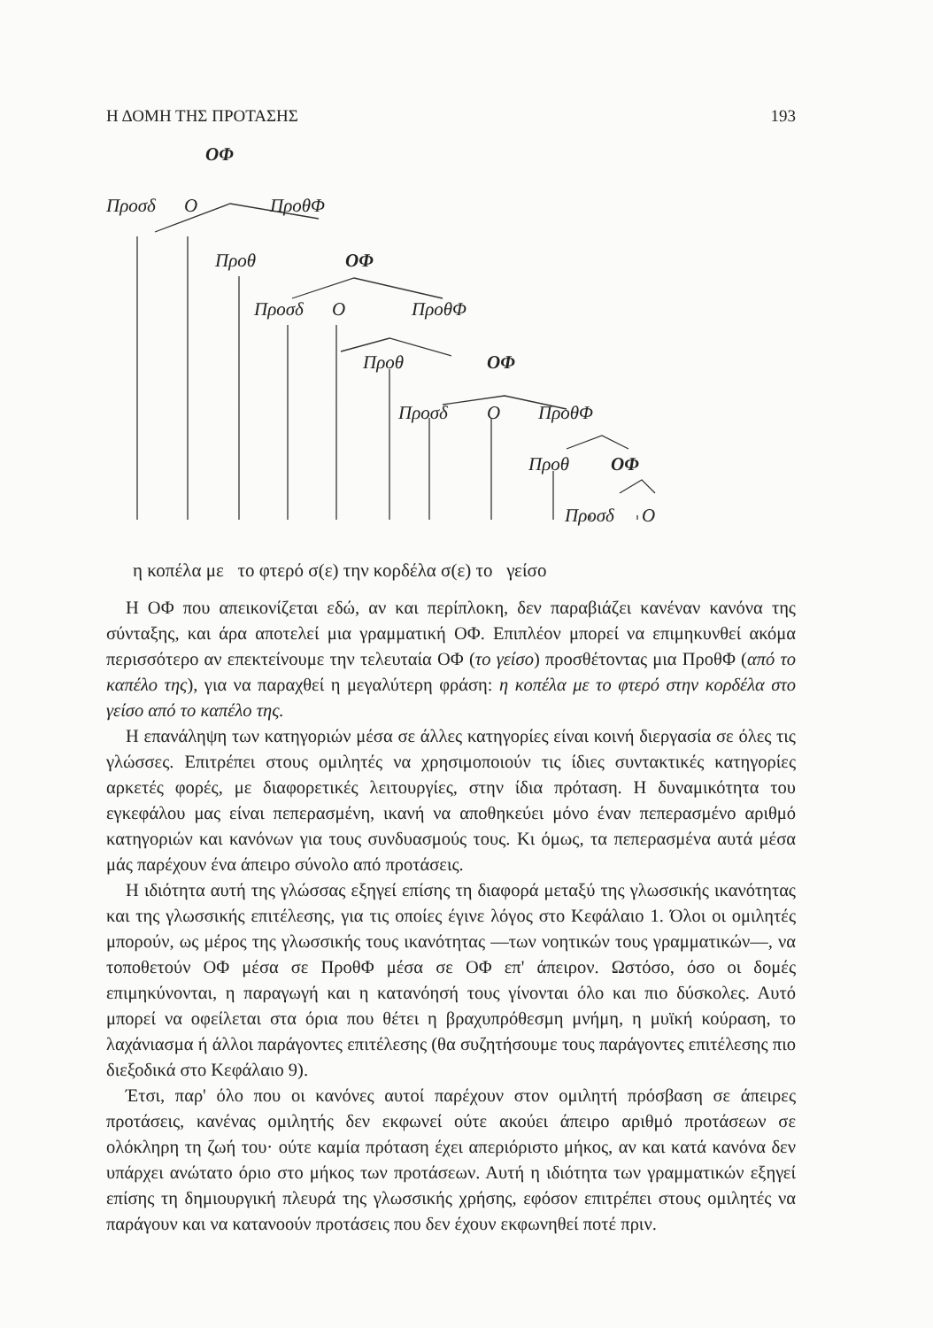Η ΔΟΜΗ ΤΗΣ ΠΡΟΤΑΣΗΣ 193
ΟΦ
Προσδ Ο ΠροθΦ
Προθ ΟΦ
Προσδ Ο ΠροθΦ
Προθ ΟΦ
Προσδ Ο ΠροθΦ
Προθ ΟΦ
Προσδ Ο
η κοπέλα με το φτερό σ(ε) την κορδέλα σ(ε) το γείσο
Η ΟΦ που απεικονίζεται εδώ, αν και περίπλοκη, δεν παραβιάζει κανέναν κανόνα της σύνταξης, και άρα αποτελεί μια γραμματική ΟΦ. Επιπλέον μπορεί να επιμηκυνθεί ακόμα περισσότερο αν επεκτείνουμε την τελευταία ΟΦ (το γείσο) προσθέτοντας μια ΠροθΦ (από το καπέλο της), για να παραχθεί η μεγαλύτερη φράση: η κοπέλα με το φτερό στην κορδέλα στο γείσο από το καπέλο της.
Η επανάληψη των κατηγοριών μέσα σε άλλες κατηγορίες είναι κοινή διεργασία σε όλες τις γλώσσες. Επιτρέπει στους ομιλητές να χρησιμοποιούν τις ίδιες συντακτικές κατηγορίες αρκετές φορές, με διαφορετικές λειτουργίες, στην ίδια πρόταση. Η δυναμικότητα του εγκεφάλου μας είναι πεπερασμένη, ικανή να αποθηκεύει μόνο έναν πεπερασμένο αριθμό κατηγοριών και κανόνων για τους συνδυασμούς τους. Κι όμως, τα πεπερασμένα αυτά μέσα μάς παρέχουν ένα άπειρο σύνολο από προτάσεις.
Η ιδιότητα αυτή της γλώσσας εξηγεί επίσης τη διαφορά μεταξύ της γλωσσικής ικανότητας και της γλωσσικής επιτέλεσης, για τις οποίες έγινε λόγος στο Κεφάλαιο 1. Όλοι οι ομιλητές μπορούν, ως μέρος της γλωσσικής τους ικανότητας —των νοητικών τους γραμματικών—, να τοποθετούν ΟΦ μέσα σε ΠροθΦ μέσα σε ΟΦ επ' άπειρον. Ωστόσο, όσο οι δομές επιμηκύνονται, η παραγωγή και η κατανόησή τους γίνονται όλο και πιο δύσκολες. Αυτό μπορεί να οφείλεται στα όρια που θέτει η βραχυπρόθεσμη μνήμη, η μυϊκή κούραση, το λαχάνιασμα ή άλλοι παράγοντες επιτέλεσης (θα συζητήσουμε τους παράγοντες επιτέλεσης πιο διεξοδικά στο Κεφάλαιο 9).
Έτσι, παρ' όλο που οι κανόνες αυτοί παρέχουν στον ομιλητή πρόσβαση σε άπειρες προτάσεις, κανένας ομιλητής δεν εκφωνεί ούτε ακούει άπειρο αριθμό προτάσεων σε ολόκληρη τη ζωή του· ούτε καμία πρόταση έχει απεριόριστο μήκος, αν και κατά κανόνα δεν υπάρχει ανώτατο όριο στο μήκος των προτάσεων. Αυτή η ιδιότητα των γραμματικών εξηγεί επίσης τη δημιουργική πλευρά της γλωσσικής χρήσης, εφόσον επιτρέπει στους ομιλητές να παράγουν και να κατανοούν προτάσεις που δεν έχουν εκφωνηθεί ποτέ πριν.